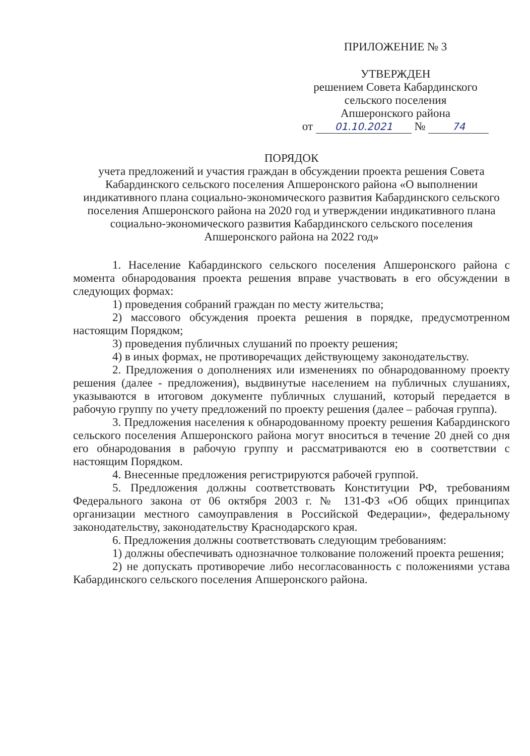ПРИЛОЖЕНИЕ № 3
УТВЕРЖДЕН
решением Совета Кабардинского
сельского поселения
Апшеронского района
от 01.10.2021 № 74
ПОРЯДОК
учета предложений и участия граждан в обсуждении проекта решения Совета Кабардинского сельского поселения Апшеронского района «О выполнении индикативного плана социально-экономического развития Кабардинского сельского поселения Апшеронского района на 2020 год и утверждении индикативного плана социально-экономического развития Кабардинского сельского поселения Апшеронского района на 2022 год»
1. Население Кабардинского сельского поселения Апшеронского района с момента обнародования проекта решения вправе участвовать в его обсуждении в следующих формах:
1) проведения собраний граждан по месту жительства;
2) массового обсуждения проекта решения в порядке, предусмотренном настоящим Порядком;
3) проведения публичных слушаний по проекту решения;
4) в иных формах, не противоречащих действующему законодательству.
2. Предложения о дополнениях или изменениях по обнародованному проекту решения (далее - предложения), выдвинутые населением на публичных слушаниях, указываются в итоговом документе публичных слушаний, который передается в рабочую группу по учету предложений по проекту решения (далее – рабочая группа).
3. Предложения населения к обнародованному проекту решения Кабардинского сельского поселения Апшеронского района могут вноситься в течение 20 дней со дня его обнародования в рабочую группу и рассматриваются ею в соответствии с настоящим Порядком.
4. Внесенные предложения регистрируются рабочей группой.
5. Предложения должны соответствовать Конституции РФ, требованиям Федерального закона от 06 октября 2003 г. № 131-ФЗ «Об общих принципах организации местного самоуправления в Российской Федерации», федеральному законодательству, законодательству Краснодарского края.
6. Предложения должны соответствовать следующим требованиям:
1) должны обеспечивать однозначное толкование положений проекта решения;
2) не допускать противоречие либо несогласованность с положениями устава Кабардинского сельского поселения Апшеронского района.